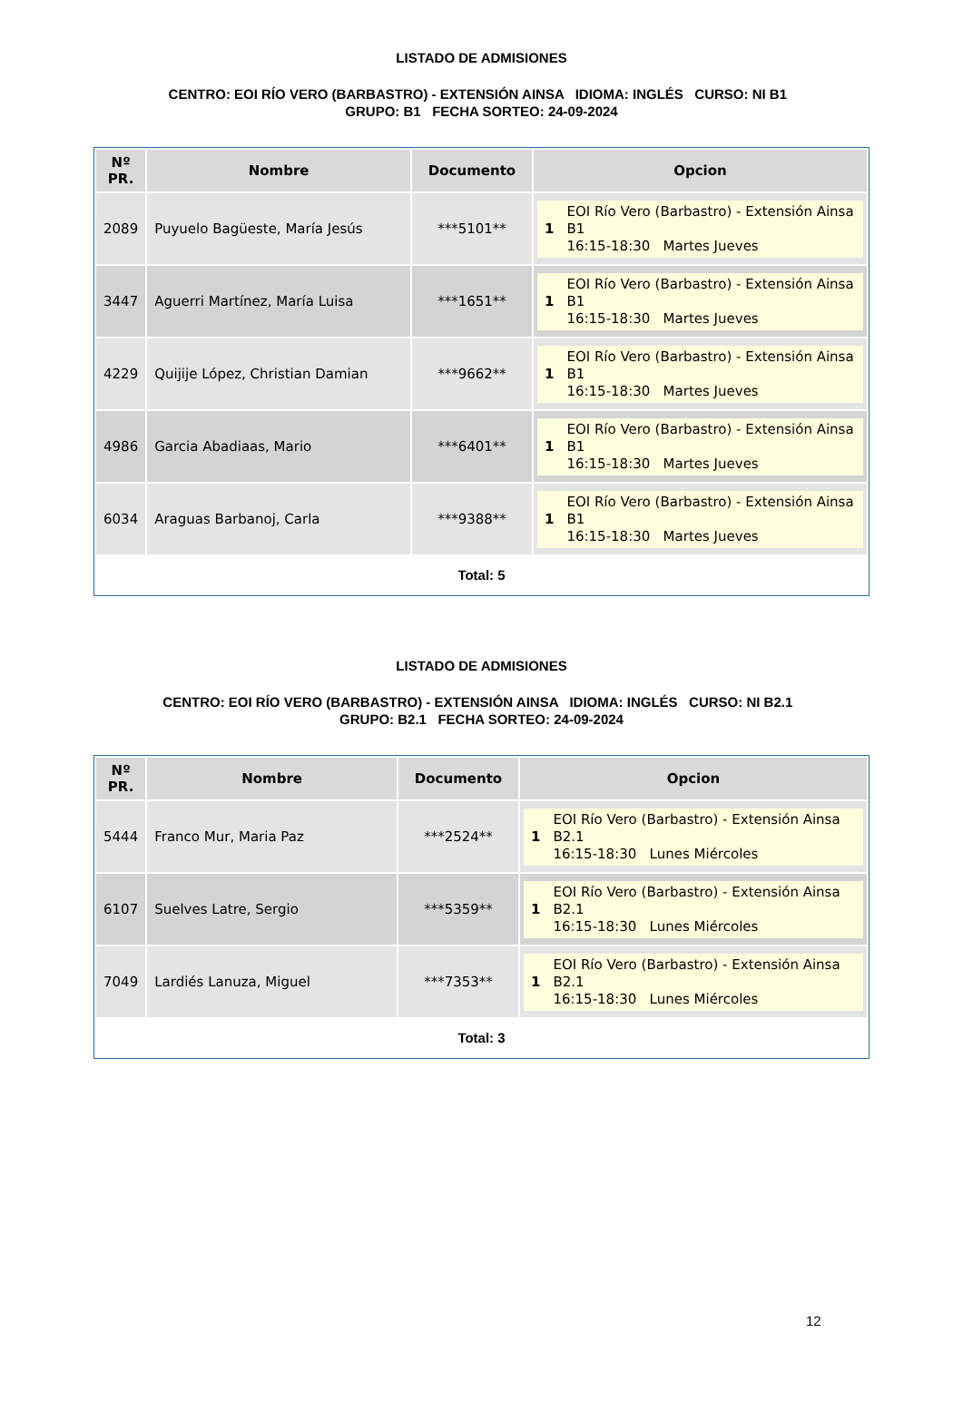LISTADO DE ADMISIONES
CENTRO: EOI RÍO VERO (BARBASTRO) - EXTENSIÓN AINSA IDIOMA: INGLÉS CURSO: NI B1 GRUPO: B1 FECHA SORTEO: 24-09-2024
| Nº PR. | Nombre | Documento | Opcion |
| --- | --- | --- | --- |
| 2089 | Puyuelo Bagüeste, María Jesús | ***5101** | 1 EOI Río Vero (Barbastro) - Extensión Ainsa B1 16:15-18:30 Martes Jueves |
| 3447 | Aguerri Martínez, María Luisa | ***1651** | 1 EOI Río Vero (Barbastro) - Extensión Ainsa B1 16:15-18:30 Martes Jueves |
| 4229 | Quijije López, Christian Damian | ***9662** | 1 EOI Río Vero (Barbastro) - Extensión Ainsa B1 16:15-18:30 Martes Jueves |
| 4986 | Garcia Abadiaas, Mario | ***6401** | 1 EOI Río Vero (Barbastro) - Extensión Ainsa B1 16:15-18:30 Martes Jueves |
| 6034 | Araguas Barbanoj, Carla | ***9388** | 1 EOI Río Vero (Barbastro) - Extensión Ainsa B1 16:15-18:30 Martes Jueves |
Total: 5
LISTADO DE ADMISIONES
CENTRO: EOI RÍO VERO (BARBASTRO) - EXTENSIÓN AINSA IDIOMA: INGLÉS CURSO: NI B2.1 GRUPO: B2.1 FECHA SORTEO: 24-09-2024
| Nº PR. | Nombre | Documento | Opcion |
| --- | --- | --- | --- |
| 5444 | Franco Mur, Maria Paz | ***2524** | 1 EOI Río Vero (Barbastro) - Extensión Ainsa B2.1 16:15-18:30 Lunes Miércoles |
| 6107 | Suelves Latre, Sergio | ***5359** | 1 EOI Río Vero (Barbastro) - Extensión Ainsa B2.1 16:15-18:30 Lunes Miércoles |
| 7049 | Lardiés Lanuza, Miguel | ***7353** | 1 EOI Río Vero (Barbastro) - Extensión Ainsa B2.1 16:15-18:30 Lunes Miércoles |
Total: 3
12